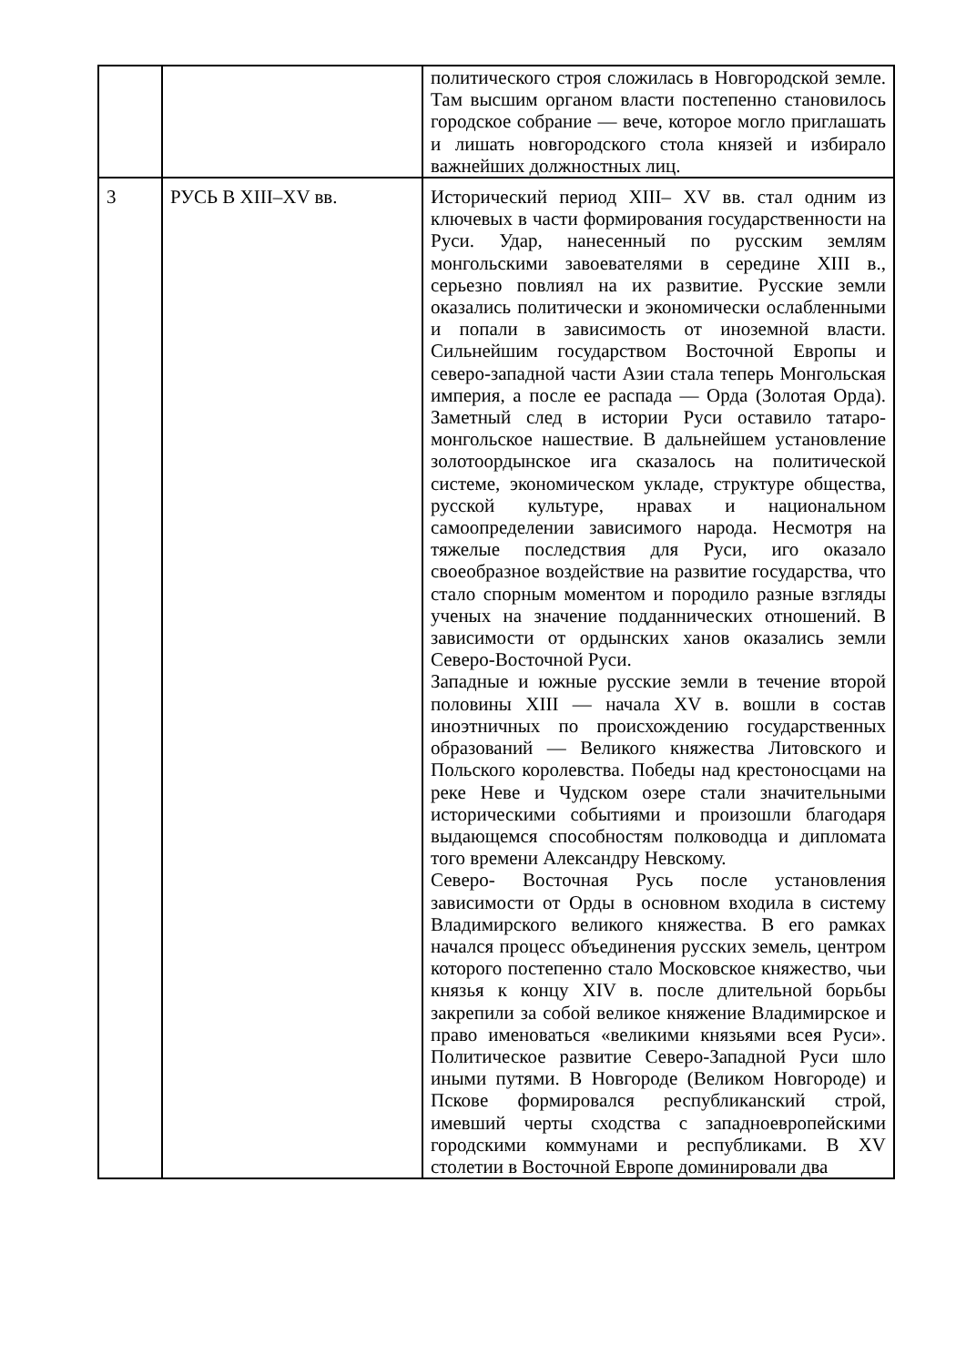| | | политического строя сложилась в Новгородской земле. Там высшим органом власти постепенно становилось городское собрание — вече, которое могло приглашать и лишать новгородского стола князей и избирало важнейших должностных лиц. |
| 3 | РУСЬ В XIII–XV вв. | Исторический период XIII– XV вв. стал одним из ключевых в части формирования государственности на Руси. Удар, нанесенный по русским землям монгольскими завоевателями в середине XIII в., серьезно повлиял на их развитие. Русские земли оказались политически и экономически ослабленными и попали в зависимость от иноземной власти. Сильнейшим государством Восточной Европы и северо-западной части Азии стала теперь Монгольская империя, а после ее распада — Орда (Золотая Орда). Заметный след в истории Руси оставило татаро- монгольское нашествие. В дальнейшем установление золотоордынское ига сказалось на политической системе, экономическом укладе, структуре общества, русской культуре, нравах и национальном самоопределении зависимого народа. Несмотря на тяжелые последствия для Руси, иго оказало своеобразное воздействие на развитие государства, что стало спорным моментом и породило разные взгляды ученых на значение подданнических отношений. В зависимости от ордынских ханов оказались земли Северо-Восточной Руси. Западные и южные русские земли в течение второй половины XIII — начала XV в. вошли в состав иноэтничных по происхождению государственных образований — Великого княжества Литовского и Польского королевства. Победы над крестоносцами на реке Неве и Чудском озере стали значительными историческими событиями и произошли благодаря выдающемся способностям полководца и дипломата того времени Александру Невскому. Северо- Восточная Русь после установления зависимости от Орды в основном входила в систему Владимирского великого княжества. В его рамках начался процесс объединения русских земель, центром которого постепенно стало Московское княжество, чьи князья к концу XIV в. после длительной борьбы закрепили за собой великое княжение Владимирское и право именоваться «великими князьями всея Руси». Политическое развитие Северо-Западной Руси шло иными путями. В Новгороде (Великом Новгороде) и Пскове формировался республиканский строй, имевший черты сходства с западноевропейскими городскими коммунами и республиками. В XV столетии в Восточной Европе доминировали два |